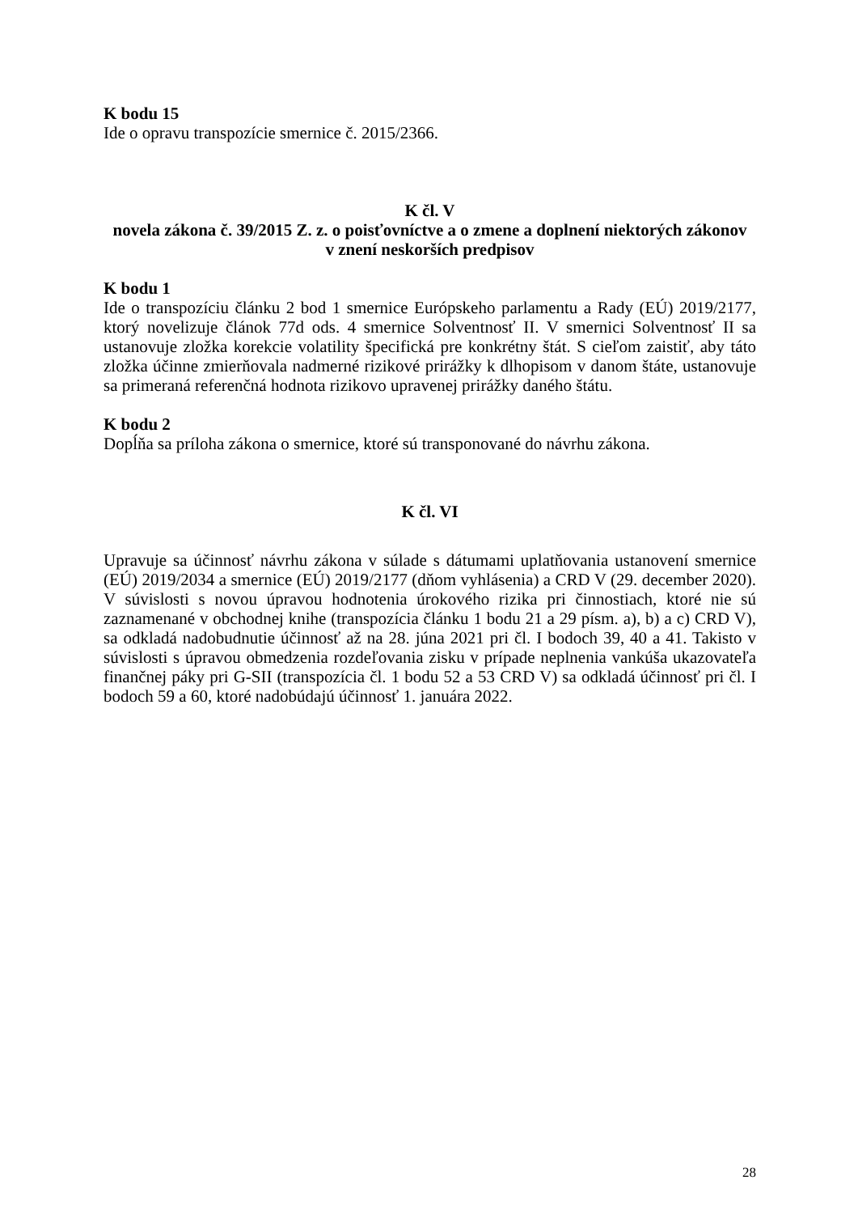K bodu 15
Ide o opravu transpozície smernice č. 2015/2366.
K čl. V
novela zákona č. 39/2015 Z. z. o poisťovníctve a o zmene a doplnení niektorých zákonov
v znení neskorších predpisov
K bodu 1
Ide o transpozíciu článku 2 bod 1 smernice Európskeho parlamentu a Rady (EÚ) 2019/2177, ktorý novelizuje článok 77d ods. 4 smernice Solventnosť II. V smernici Solventnosť II sa ustanovuje zložka korekcie volatility špecifická pre konkrétny štát. S cieľom zaistiť, aby táto zložka účinne zmierňovala nadmerné rizikové prirážky k dlhopisom v danom štáte, ustanovuje sa primeraná referenčná hodnota rizikovo upravenej prirážky daného štátu.
K bodu 2
Dopĺňa sa príloha zákona o smernice, ktoré sú transponované do návrhu zákona.
K čl. VI
Upravuje sa účinnosť návrhu zákona v súlade s dátumami uplatňovania ustanovení smernice (EÚ) 2019/2034 a smernice (EÚ) 2019/2177 (dňom vyhlásenia) a CRD V (29. december 2020). V súvislosti s novou úpravou hodnotenia úrokového rizika pri činnostiach, ktoré nie sú zaznamenané v obchodnej knihe (transpozícia článku 1 bodu 21 a 29 písm. a), b) a c) CRD V), sa odkladá nadobudnutie účinnosť až na 28. júna 2021 pri čl. I bodoch 39, 40 a 41. Takisto v súvislosti s úpravou obmedzenia rozdeľovania zisku v prípade neplnenia vankúša ukazovateľa finančnej páky pri G-SII (transpozícia čl. 1 bodu 52 a 53 CRD V) sa odkladá účinnosť pri čl. I bodoch 59 a 60, ktoré nadobúdajú účinnosť 1. januára 2022.
28